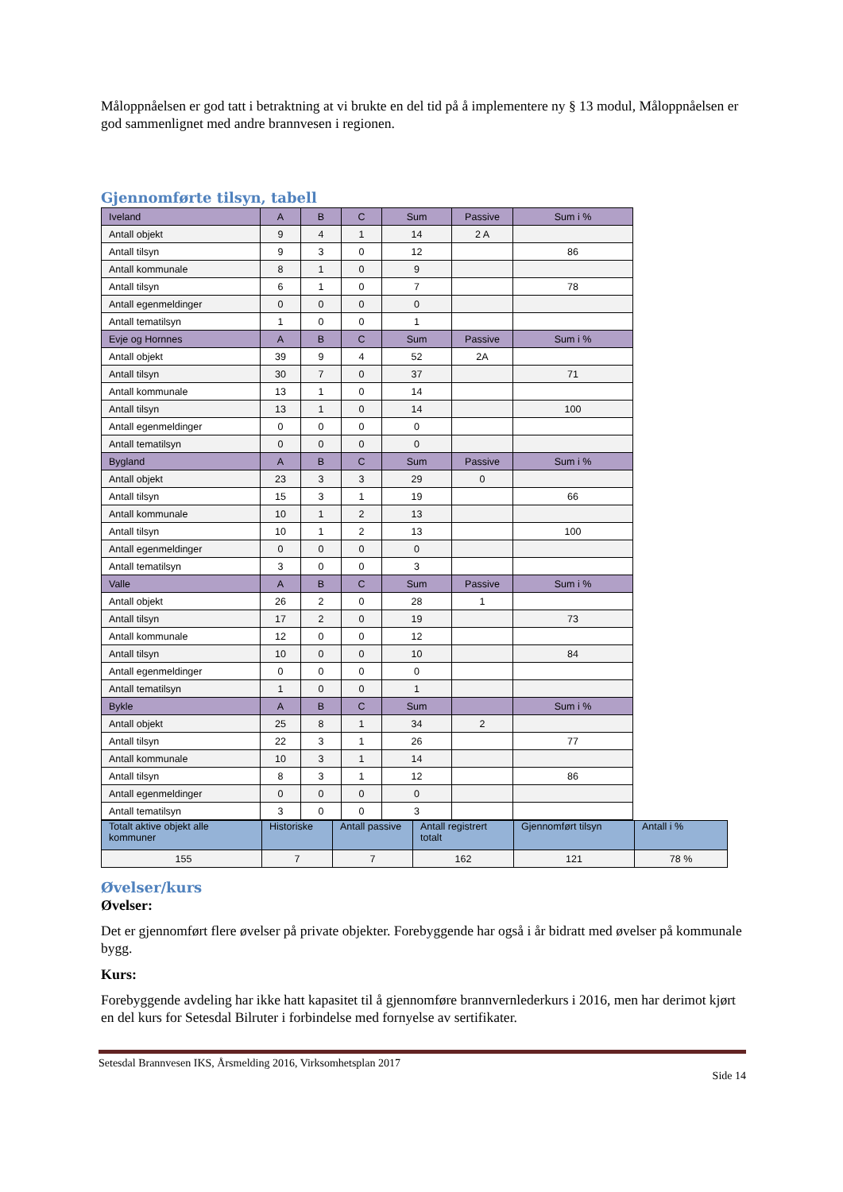Måloppnåelsen er god tatt i betraktning at vi brukte en del tid på å implementere ny § 13 modul, Måloppnåelsen er god sammenlignet med andre brannvesen i regionen.
Gjennomførte tilsyn, tabell
| Iveland | A | B | C | Sum | Passive | Sum i % |
| Antall objekt | 9 | 4 | 1 | 14 | 2 A | |
| Antall tilsyn | 9 | 3 | 0 | 12 | | 86 |
| Antall kommunale | 8 | 1 | 0 | 9 | | |
| Antall tilsyn | 6 | 1 | 0 | 7 | | 78 |
| Antall egenmeldinger | 0 | 0 | 0 | 0 | | |
| Antall tematilsyn | 1 | 0 | 0 | 1 | | |
| Evje og Hornnes | A | B | C | Sum | Passive | Sum i % |
| Antall objekt | 39 | 9 | 4 | 52 | 2A | |
| Antall tilsyn | 30 | 7 | 0 | 37 | | 71 |
| Antall kommunale | 13 | 1 | 0 | 14 | | |
| Antall tilsyn | 13 | 1 | 0 | 14 | | 100 |
| Antall egenmeldinger | 0 | 0 | 0 | 0 | | |
| Antall tematilsyn | 0 | 0 | 0 | 0 | | |
| Bygland | A | B | C | Sum | Passive | Sum i % |
| Antall objekt | 23 | 3 | 3 | 29 | 0 | |
| Antall tilsyn | 15 | 3 | 1 | 19 | | 66 |
| Antall kommunale | 10 | 1 | 2 | 13 | | |
| Antall tilsyn | 10 | 1 | 2 | 13 | | 100 |
| Antall egenmeldinger | 0 | 0 | 0 | 0 | | |
| Antall tematilsyn | 3 | 0 | 0 | 3 | | |
| Valle | A | B | C | Sum | Passive | Sum i % |
| Antall objekt | 26 | 2 | 0 | 28 | 1 | |
| Antall tilsyn | 17 | 2 | 0 | 19 | | 73 |
| Antall kommunale | 12 | 0 | 0 | 12 | | |
| Antall tilsyn | 10 | 0 | 0 | 10 | | 84 |
| Antall egenmeldinger | 0 | 0 | 0 | 0 | | |
| Antall tematilsyn | 1 | 0 | 0 | 1 | | |
| Bykle | A | B | C | Sum | | Sum i % |
| Antall objekt | 25 | 8 | 1 | 34 | 2 | |
| Antall tilsyn | 22 | 3 | 1 | 26 | | 77 |
| Antall kommunale | 10 | 3 | 1 | 14 | | |
| Antall tilsyn | 8 | 3 | 1 | 12 | | 86 |
| Antall egenmeldinger | 0 | 0 | 0 | 0 | | |
| Antall tematilsyn | 3 | 0 | 0 | 3 | | |
| Totalt aktive objekt alle kommuner | Historiske | Antall passive | Antall registrert totalt | Gjennomført tilsyn | Antall i % |
| 155 | 7 | 7 | 162 | 121 | 78 % |
Øvelser/kurs
Øvelser:
Det er gjennomført flere øvelser på private objekter. Forebyggende har også i år bidratt med øvelser på kommunale bygg.
Kurs:
Forebyggende avdeling har ikke hatt kapasitet til å gjennomføre brannvernlederkurs i 2016, men har derimot kjørt en del kurs for Setesdal Bilruter i forbindelse med fornyelse av sertifikater.
Setesdal Brannvesen IKS, Årsmelding 2016, Virksomhetsplan 2017
Side 14